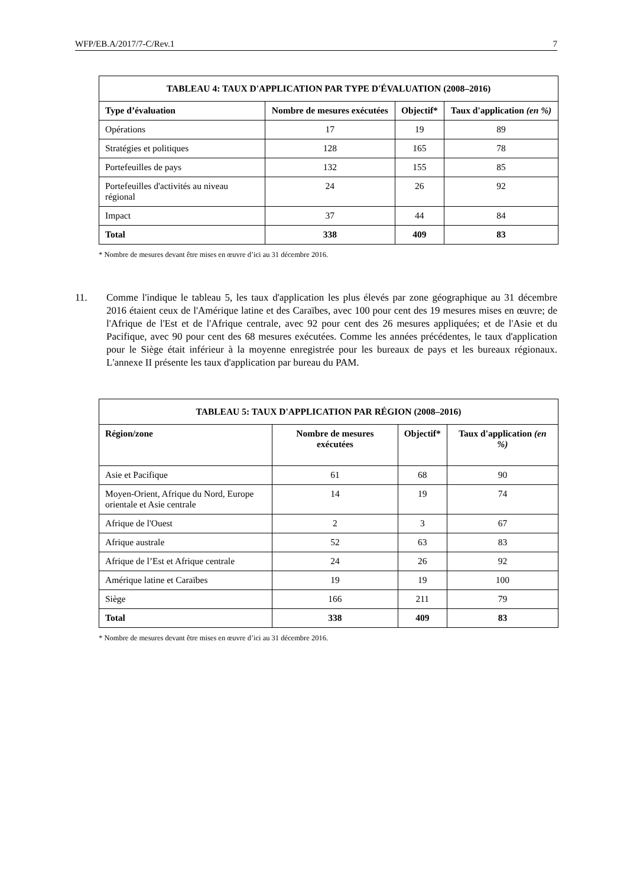WFP/EB.A/2017/7-C/Rev.1 7
TABLEAU 4: TAUX D'APPLICATION PAR TYPE D'ÉVALUATION (2008–2016)
| Type d’évaluation | Nombre de mesures exécutées | Objectif* | Taux d'application (en %) |
| --- | --- | --- | --- |
| Opérations | 17 | 19 | 89 |
| Stratégies et politiques | 128 | 165 | 78 |
| Portefeuilles de pays | 132 | 155 | 85 |
| Portefeuilles d'activités au niveau régional | 24 | 26 | 92 |
| Impact | 37 | 44 | 84 |
| Total | 338 | 409 | 83 |
* Nombre de mesures devant être mises en œuvre d’ici au 31 décembre 2016.
11. Comme l'indique le tableau 5, les taux d'application les plus élevés par zone géographique au 31 décembre 2016 étaient ceux de l'Amérique latine et des Caraïbes, avec 100 pour cent des 19 mesures mises en œuvre; de l'Afrique de l'Est et de l'Afrique centrale, avec 92 pour cent des 26 mesures appliquées; et de l'Asie et du Pacifique, avec 90 pour cent des 68 mesures exécutées. Comme les années précédentes, le taux d'application pour le Siège était inférieur à la moyenne enregistrée pour les bureaux de pays et les bureaux régionaux. L'annexe II présente les taux d'application par bureau du PAM.
TABLEAU 5: TAUX D'APPLICATION PAR RÉGION (2008–2016)
| Région/zone | Nombre de mesures exécutées | Objectif* | Taux d'application (en %) |
| --- | --- | --- | --- |
| Asie et Pacifique | 61 | 68 | 90 |
| Moyen-Orient, Afrique du Nord, Europe orientale et Asie centrale | 14 | 19 | 74 |
| Afrique de l'Ouest | 2 | 3 | 67 |
| Afrique australe | 52 | 63 | 83 |
| Afrique de l’Est et Afrique centrale | 24 | 26 | 92 |
| Amérique latine et Caraïbes | 19 | 19 | 100 |
| Siège | 166 | 211 | 79 |
| Total | 338 | 409 | 83 |
* Nombre de mesures devant être mises en œuvre d’ici au 31 décembre 2016.